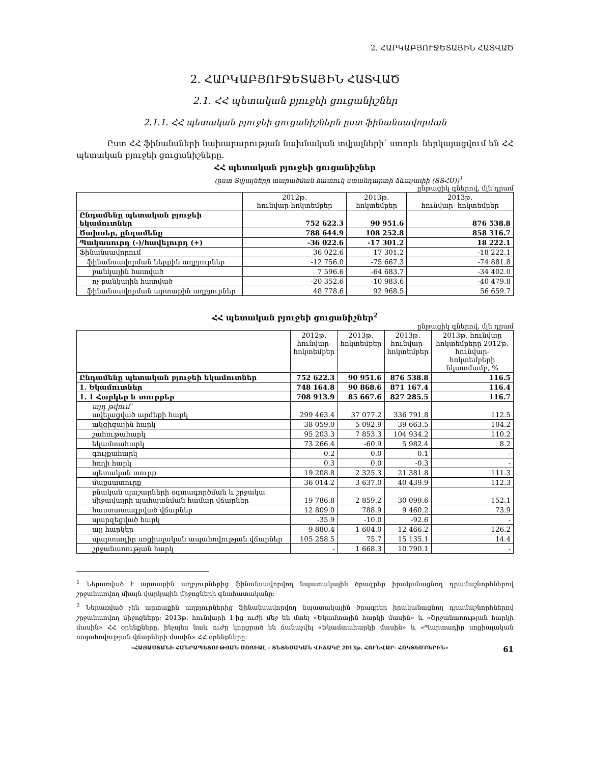2. ՀԱՐԿԱԲՅՈՒՋԵՏԱՅԻՆ ՀԱՏՎԱԾ
2. ՀԱՐԿԱԲՅՈՒՋԵՏԱՅԻՆ ՀԱՏՎԱԾ
2.1. ՀՀ պետական բյուջեի ցուցանիշներ
2.1.1. ՀՀ պետական բյուջեի ցուցանիշներն ըստ ֆինանսավորման
Ըստ ՀՀ ֆինանսների նախարարության նախնական տվյալների՝ ստորև ներկայացվում են ՀՀ պետական բյուջեի ցուցանիշները.
ՀՀ պետական բյուջեի ցուցանիշներ
(ըստ Տվյալների տարածման հատուկ ստանդարտի ձևաչափի (ՏՏՀՍ))<sup>1</sup>
ընթացիկ գներով, մլն դրամ
| | 2012թ. հունվար-հոկտեմբեր | 2013թ. հոկտեմբեր | 2013թ. հունվար- հոկտեմբեր |
| --- | --- | --- | --- |
| Ընդամենը պետական բյուջեի եկամուտներ | 752 622.3 | 90 951.6 | 876 538.8 |
| Ծախսեր, ընդամենը | 788 644.9 | 108 252.8 | 858 316.7 |
| Պակասուրդ (-)/հավելուրդ (+) | -36 022.6 | -17 301.2 | 18 222.1 |
| Ֆինանսավորում | 36 022.6 | 17 301.2 | -18 222.1 |
| ֆինանսավորման ներքին աղբյուրներ | -12 756.0 | -75 667.3 | -74 881.8 |
| բանկային հատված | 7 596.6 | -64 683.7 | -34 402.0 |
| ոչ բանկային հատված | -20 352.6 | -10 983.6 | -40 479.8 |
| ֆինանսավորման արտաքին աղբյուրներ | 48 778.6 | 92 968.5 | 56 659.7 |
ՀՀ պետական բյուջեի ցուցանիշներ<sup>2</sup>
ընթացիկ գներով, մլն դրամ
| | 2012թ. հունվար- հոկտեմբեր | 2013թ. հոկտեմբեր | 2013թ. հունվար- հոկտեմբեր | 2013թ. հունվար հոկտեմբերը 2012թ. հունվար-հոկտեմբերի նկատմամբ, % |
| --- | --- | --- | --- | --- |
| Ընդամենը պետական բյուջեի եկամուտներ | 752 622.3 | 90 951.6 | 876 538.8 | 116.5 |
| 1. Եկամուտներ | 748 164.8 | 90 868.6 | 871 167.4 | 116.4 |
| 1. 1 Հարկեր և տուրքեր | 708 913.9 | 85 667.6 | 827 285.5 | 116.7 |
| այդ թվում՝ ավելացված արժեքի հարկ | 299 463.4 | 37 077.2 | 336 791.8 | 112.5 |
| ակցիզային հարկ | 38 059.0 | 5 092.9 | 39 663.5 | 104.2 |
| շահութահարկ | 95 203.3 | 7 853.3 | 104 934.2 | 110.2 |
| եկամտահարկ | 73 266.4 | -60.9 | 5 982.4 | 8.2 |
| գույքահարկ | -0.2 | 0.0 | 0.1 | - |
| հողի հարկ | 0.3 | 0.0 | -0.3 | - |
| պետական տուրք | 19 208.8 | 2 325.3 | 21 381.8 | 111.3 |
| մաքսատուրք | 36 014.2 | 3 637.0 | 40 439.9 | 112.3 |
| բնական պաշարների օգտագործման և շրջակա միջավայրի պահպանման համար վճարներ | 19 786.8 | 2 859.2 | 30 099.6 | 152.1 |
| հաստատագրված վճարներ | 12 809.0 | 788.9 | 9 460.2 | 73.9 |
| պարզեցված հարկ | -35.9 | -10.0 | -92.6 | - |
| այլ հարկեր | 9 880.4 | 1 604.0 | 12 466.2 | 126.2 |
| պարտադիր սոցիալական ապահովության վճարներ | 105 258.5 | 75.7 | 15 135.1 | 14.4 |
| շրջանառության հարկ | - | 1 668.3 | 10 790.1 | - |
<sup>1</sup> Ներառված է արտաքին աղբյուրներից ֆինանսավորվող նպատակային ծրագրեր իրականացնող դրամաշնորհներով շրջանառվող միայն վարկային միջոցների գնահատականը:
<sup>2</sup> Ներառված չեն արտաքին աղբյուրներից ֆինանսավորվող նպատակային ծրագրեր իրականացնող դրամաշնորհներով շրջանառվող միջոցները: 2013թ. հունվարի 1-ից ուժի մեջ են մտել «Եկամտային հարկի մասին» և «Շրջանառության հարկի մասին» ՀՀ օրենքները, ինչպես նաև ուժը կորցրած են ճանաչվել «Եկամտահարկի մասին» և «Պարտադիր սոցիալական ապահովության վճարների մասին» ՀՀ օրենքները:
61 «ՀԱՅԱՍՏԱՆԻ ՀԱՆՐԱՊԵՏՈՒԹՅԱՆ ՍՈՑԻԱԼ - ՏՆՏԵՍԱԿԱՆ ՎԻՃԱԿԸ 2013թ. ՀՈՒՆՎԱՐ- ՀՈԿՏԵՄԲԵՐԻՆ»